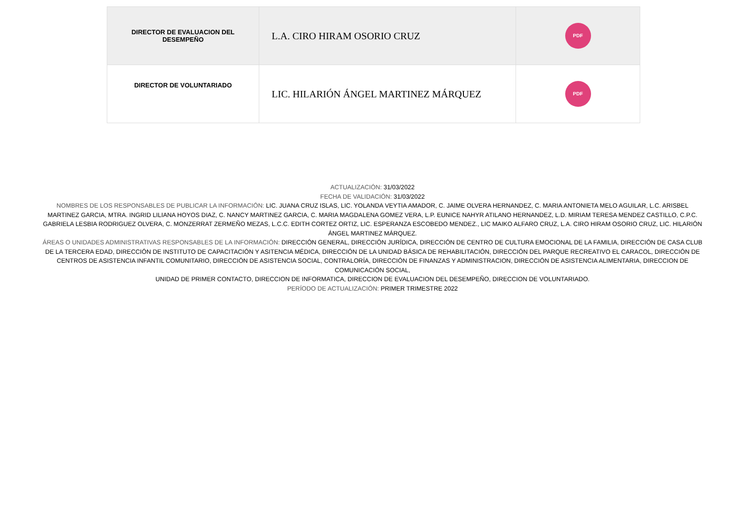| DIRECTOR DE EVALUACION DEL DESEMPEÑO | L.A. CIRO HIRAM OSORIO CRUZ | PDF |
| DIRECTOR DE VOLUNTARIADO | LIC. HILARIÓN ÁNGEL MARTINEZ MÁRQUEZ | PDF |
ACTUALIZACIÓN: 31/03/2022
FECHA DE VALIDACIÓN: 31/03/2022
NOMBRES DE LOS RESPONSABLES DE PUBLICAR LA INFORMACIÓN: LIC. JUANA CRUZ ISLAS, LIC. YOLANDA VEYTIA AMADOR, C. JAIME OLVERA HERNANDEZ, C. MARIA ANTONIETA MELO AGUILAR, L.C. ARISBEL MARTINEZ GARCIA, MTRA. INGRID LILIANA HOYOS DIAZ, C. NANCY MARTINEZ GARCIA, C. MARIA MAGDALENA GOMEZ VERA, L.P. EUNICE NAHYR ATILANO HERNANDEZ, L.D. MIRIAM TERESA MENDEZ CASTILLO, C.P.C. GABRIELA LESBIA RODRIGUEZ OLVERA, C. MONZERRAT ZERMEÑO MEZAS, L.C.C. EDITH CORTEZ ORTIZ, LIC. ESPERANZA ESCOBEDO MENDEZ., LIC MAIKO ALFARO CRUZ, L.A. CIRO HIRAM OSORIO CRUZ, LIC. HILARIÓN ÁNGEL MARTINEZ MÁRQUEZ.
ÁREAS O UNIDADES ADMINISTRATIVAS RESPONSABLES DE LA INFORMACIÓN: DIRECCIÓN GENERAL, DIRECCIÓN JURÍDICA, DIRECCIÓN DE CENTRO DE CULTURA EMOCIONAL DE LA FAMILIA, DIRECCIÓN DE CASA CLUB DE LA TERCERA EDAD, DIRECCIÓN DE INSTITUTO DE CAPACITACIÓN Y ASITENCIA MÉDICA, DIRECCIÓN DE LA UNIDAD BÁSICA DE REHABILITACIÓN, DIRECCIÓN DEL PARQUE RECREATIVO EL CARACOL, DIRECCIÓN DE CENTROS DE ASISTENCIA INFANTIL COMUNITARIO, DIRECCIÓN DE ASISTENCIA SOCIAL, CONTRALORÍA, DIRECCIÓN DE FINANZAS Y ADMINISTRACION, DIRECCIÓN DE ASISTENCIA ALIMENTARIA, DIRECCION DE COMUNICACIÓN SOCIAL,
UNIDAD DE PRIMER CONTACTO, DIRECCION DE INFORMATICA, DIRECCION DE EVALUACION DEL DESEMPEÑO, DIRECCION DE VOLUNTARIADO.
PERÍODO DE ACTUALIZACIÓN: PRIMER TRIMESTRE 2022